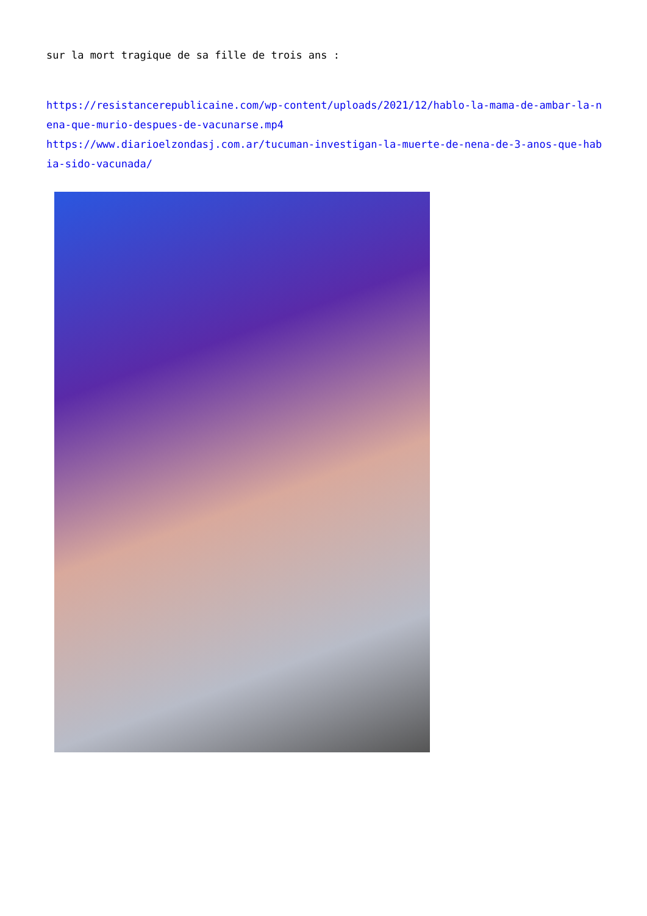sur la mort tragique de sa fille de trois ans :
https://resistancerepublicaine.com/wp-content/uploads/2021/12/hablo-la-mama-de-ambar-la-nena-que-murio-despues-de-vacunarse.mp4
https://www.diarioelzondasj.com.ar/tucuman-investigan-la-muerte-de-nena-de-3-anos-que-habia-sido-vacunada/